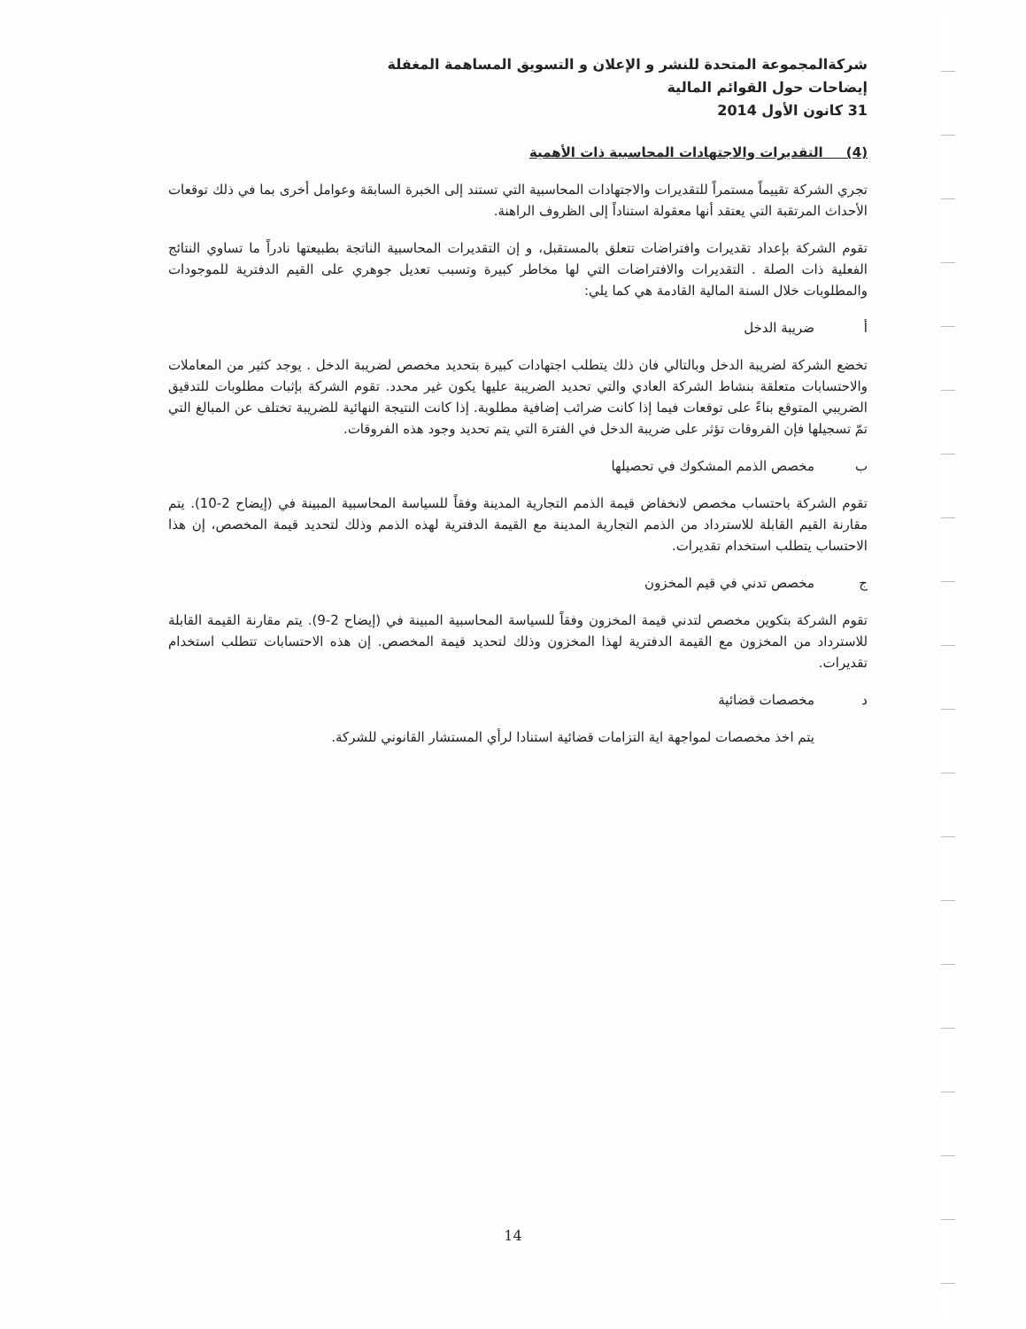شركةالمجموعة المتحدة للنشر و الإعلان و التسويق المساهمة المغفلة
إيضاحات حول القوائم المالية
31 كانون الأول 2014
(4) التقديرات والاجتهادات المحاسبية ذات الأهمية
تجري الشركة تقييماً مستمراً للتقديرات والاجتهادات المحاسبية التي تستند إلى الخبرة السابقة وعوامل أخرى بما في ذلك توقعات الأحداث المرتقبة التي يعتقد أنها معقولة استناداً إلى الظروف الراهنة.
تقوم الشركة بإعداد تقديرات وافتراضات تتعلق بالمستقبل، و إن التقديرات المحاسبية الناتجة بطبيعتها نادراً ما تساوي النتائج الفعلية ذات الصلة . التقديرات والافتراضات التي لها مخاطر كبيرة وتسبب تعديل جوهري على القيم الدفترية للموجودات والمطلوبات خلال السنة المالية القادمة هي كما يلي:
أ ضريبة الدخل
تخضع الشركة لضريبة الدخل وبالتالي فان ذلك يتطلب اجتهادات كبيرة بتحديد مخصص لضريبة الدخل . يوجد كثير من المعاملات والاحتسابات متعلقة بنشاط الشركة العادي والتي تحديد الضريبة عليها يكون غير محدد. تقوم الشركة بإثبات مطلوبات للتدقيق الضريبي المتوقع بناءً على توقعات فيما إذا كانت ضرائب إضافية مطلوبة. إذا كانت النتيجة النهائية للضريبة تختلف عن المبالغ التي تمّ تسجيلها فإن الفروقات تؤثر على ضريبة الدخل في الفترة التي يتم تحديد وجود هذه الفروقات.
ب مخصص الذمم المشكوك في تحصيلها
تقوم الشركة باحتساب مخصص لانخفاض قيمة الذمم التجارية المدينة وفقاً للسياسة المحاسبية المبينة في (إيضاح 2-10). يتم مقارنة القيم القابلة للاسترداد من الذمم التجارية المدينة مع القيمة الدفترية لهذه الذمم وذلك لتحديد قيمة المخصص، إن هذا الاحتساب يتطلب استخدام تقديرات.
ج مخصص تدني في قيم المخزون
تقوم الشركة بتكوين مخصص لتدني قيمة المخزون وفقاً للسياسة المحاسبية المبينة في (إيضاح 2-9). يتم مقارنة القيمة القابلة للاسترداد من المخزون مع القيمة الدفترية لهذا المخزون وذلك لتحديد قيمة المخصص. إن هذه الاحتسابات تتطلب استخدام تقديرات.
د مخصصات قضائية
يتم اخذ مخصصات لمواجهة اية التزامات قضائية استنادا لرأي المستشار القانوني للشركة.
14